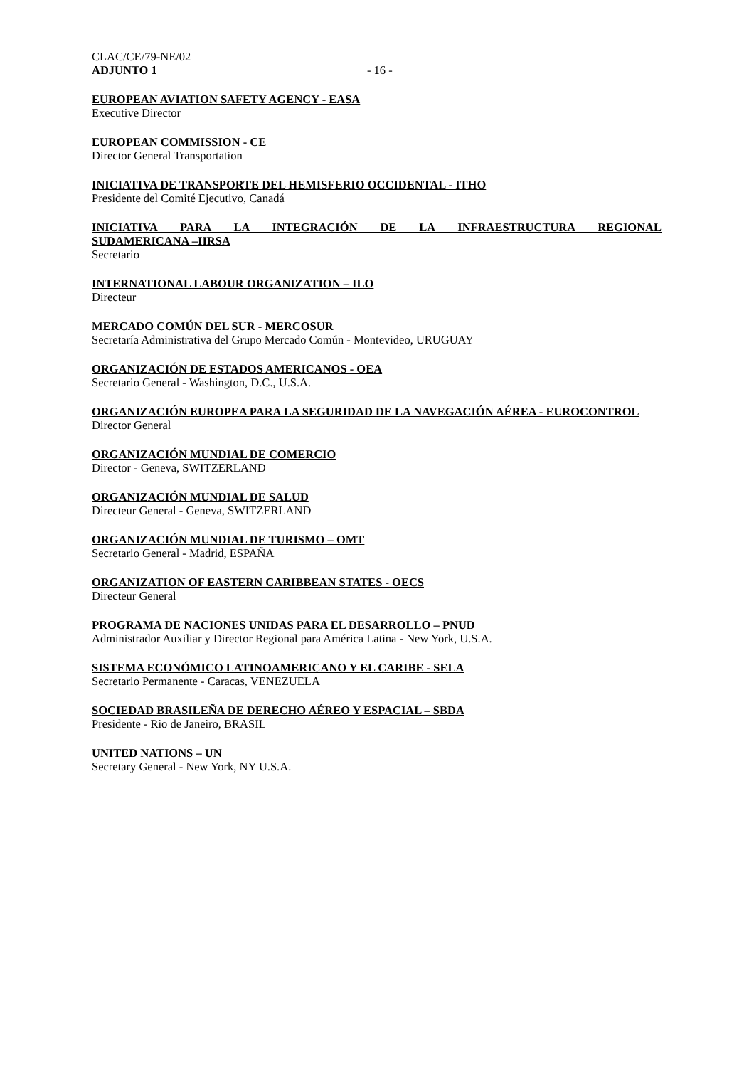CLAC/CE/79-NE/02
ADJUNTO 1 - 16 -
EUROPEAN AVIATION SAFETY AGENCY - EASA
Executive Director
EUROPEAN COMMISSION - CE
Director General Transportation
INICIATIVA DE TRANSPORTE DEL HEMISFERIO OCCIDENTAL - ITHO
Presidente del Comité Ejecutivo, Canadá
INICIATIVA PARA LA INTEGRACIÓN DE LA INFRAESTRUCTURA REGIONAL
SUDAMERICANA –IIRSA
Secretario
INTERNATIONAL LABOUR ORGANIZATION – ILO
Directeur
MERCADO COMÚN DEL SUR - MERCOSUR
Secretaría Administrativa del Grupo Mercado Común - Montevideo, URUGUAY
ORGANIZACIÓN DE ESTADOS AMERICANOS - OEA
Secretario General - Washington, D.C., U.S.A.
ORGANIZACIÓN EUROPEA PARA LA SEGURIDAD DE LA NAVEGACIÓN AÉREA - EUROCONTROL
Director General
ORGANIZACIÓN MUNDIAL DE COMERCIO
Director - Geneva, SWITZERLAND
ORGANIZACIÓN MUNDIAL DE SALUD
Directeur General - Geneva, SWITZERLAND
ORGANIZACIÓN MUNDIAL DE TURISMO – OMT
Secretario General - Madrid, ESPAÑA
ORGANIZATION OF EASTERN CARIBBEAN STATES - OECS
Directeur General
PROGRAMA DE NACIONES UNIDAS PARA EL DESARROLLO – PNUD
Administrador Auxiliar y Director Regional para América Latina - New York, U.S.A.
SISTEMA ECONÓMICO LATINOAMERICANO Y EL CARIBE - SELA
Secretario Permanente - Caracas, VENEZUELA
SOCIEDAD BRASILEÑA DE DERECHO AÉREO Y ESPACIAL – SBDA
Presidente - Rio de Janeiro, BRASIL
UNITED NATIONS – UN
Secretary General - New York, NY U.S.A.